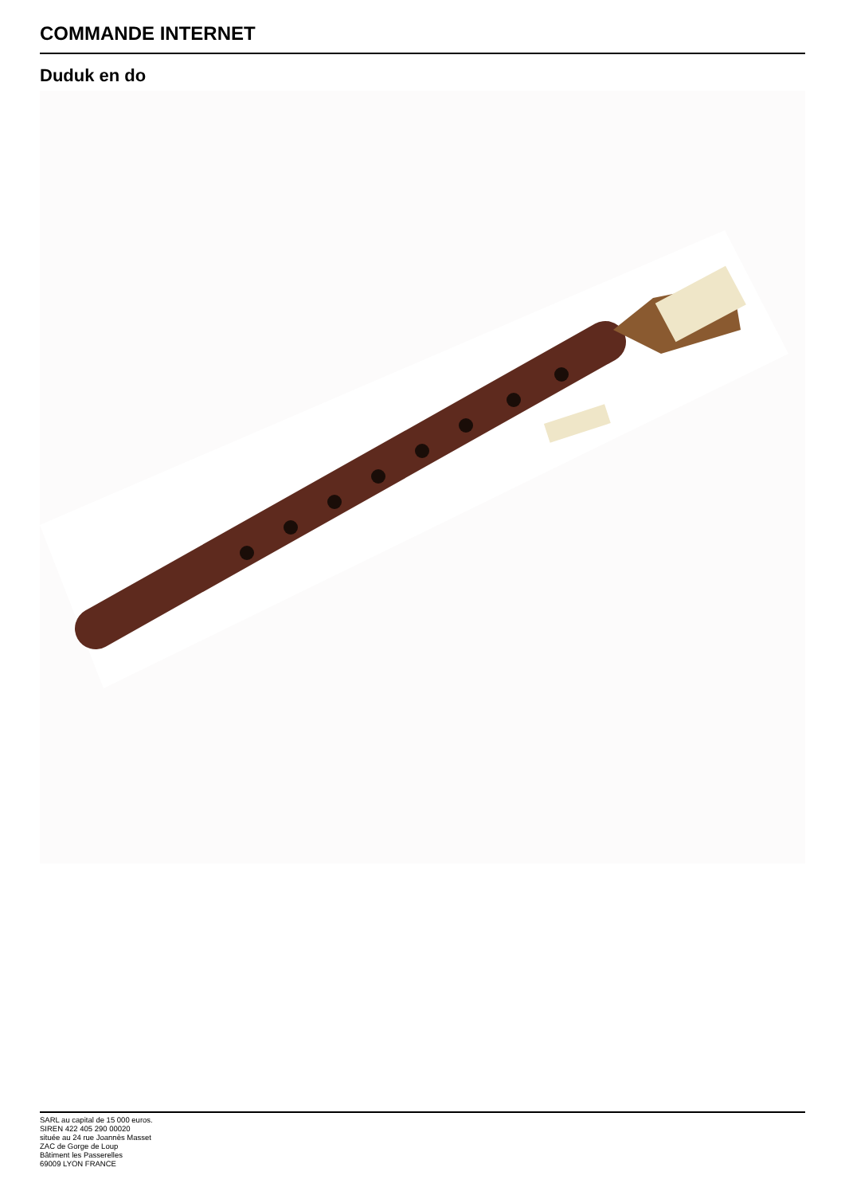COMMANDE INTERNET
Duduk en do
SARL au capital de 15 000 euros.
SIREN 422 405 290 00020
située au 24 rue Joannès Masset
ZAC de Gorge de Loup
Bâtiment les Passerelles
69009 LYON FRANCE